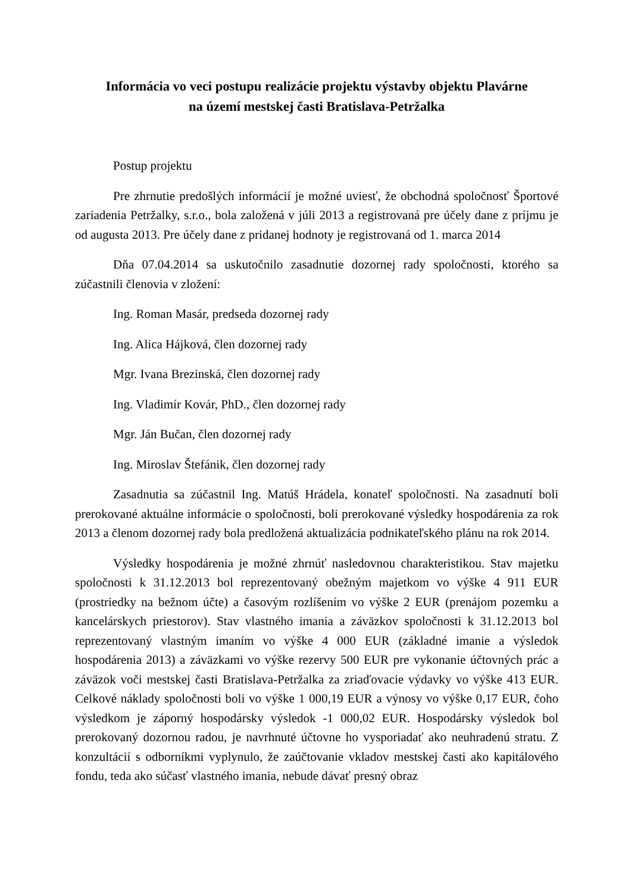Informácia vo veci postupu realizácie projektu výstavby objektu Plavárne
na území mestskej časti Bratislava-Petržalka
Postup projektu
Pre zhrnutie predošlých informácií je možné uviesť, že obchodná spoločnosť Športové zariadenia Petržalky, s.r.o., bola založená v júli 2013 a registrovaná pre účely dane z príjmu je od augusta 2013. Pre účely dane z pridanej hodnoty je registrovaná od 1. marca 2014
Dňa 07.04.2014 sa uskutočnilo zasadnutie dozornej rady spoločnosti, ktorého sa zúčastnili členovia v zložení:
Ing. Roman Masár, predseda dozornej rady
Ing. Alica Hájková, člen dozornej rady
Mgr. Ivana Brezinská, člen dozornej rady
Ing. Vladimír Kovár, PhD., člen dozornej rady
Mgr. Ján Bučan, člen dozornej rady
Ing. Miroslav Štefánik, člen dozornej rady
Zasadnutia sa zúčastnil Ing. Matúš Hrádela, konateľ spoločnosti. Na zasadnutí boli prerokované aktuálne informácie o spoločnosti, boli prerokované výsledky hospodárenia za rok 2013 a členom dozornej rady bola predložená aktualizácia podnikateľského plánu na rok 2014.
Výsledky hospodárenia je možné zhrnúť nasledovnou charakteristikou. Stav majetku spoločnosti k 31.12.2013 bol reprezentovaný obežným majetkom vo výške 4 911 EUR (prostriedky na bežnom účte) a časovým rozlíšením vo výške 2 EUR (prenájom pozemku a kancelárskych priestorov). Stav vlastného imania a záväzkov spoločnosti k 31.12.2013 bol reprezentovaný vlastným imaním vo výške 4 000 EUR (základné imanie a výsledok hospodárenia 2013) a záväzkami vo výške rezervy 500 EUR pre vykonanie účtovných prác a záväzok voči mestskej časti Bratislava-Petržalka za zriaďovacie výdavky vo výške 413 EUR. Celkové náklady spoločnosti boli vo výške 1 000,19 EUR a výnosy vo výške 0,17 EUR, čoho výsledkom je záporný hospodársky výsledok -1 000,02 EUR. Hospodársky výsledok bol prerokovaný dozornou radou, je navrhnuté účtovne ho vysporiadať ako neuhradenú stratu. Z konzultácií s odborníkmi vyplynulo, že zaúčtovanie vkladov mestskej časti ako kapitálového fondu, teda ako súčasť vlastného imania, nebude dávať presný obraz